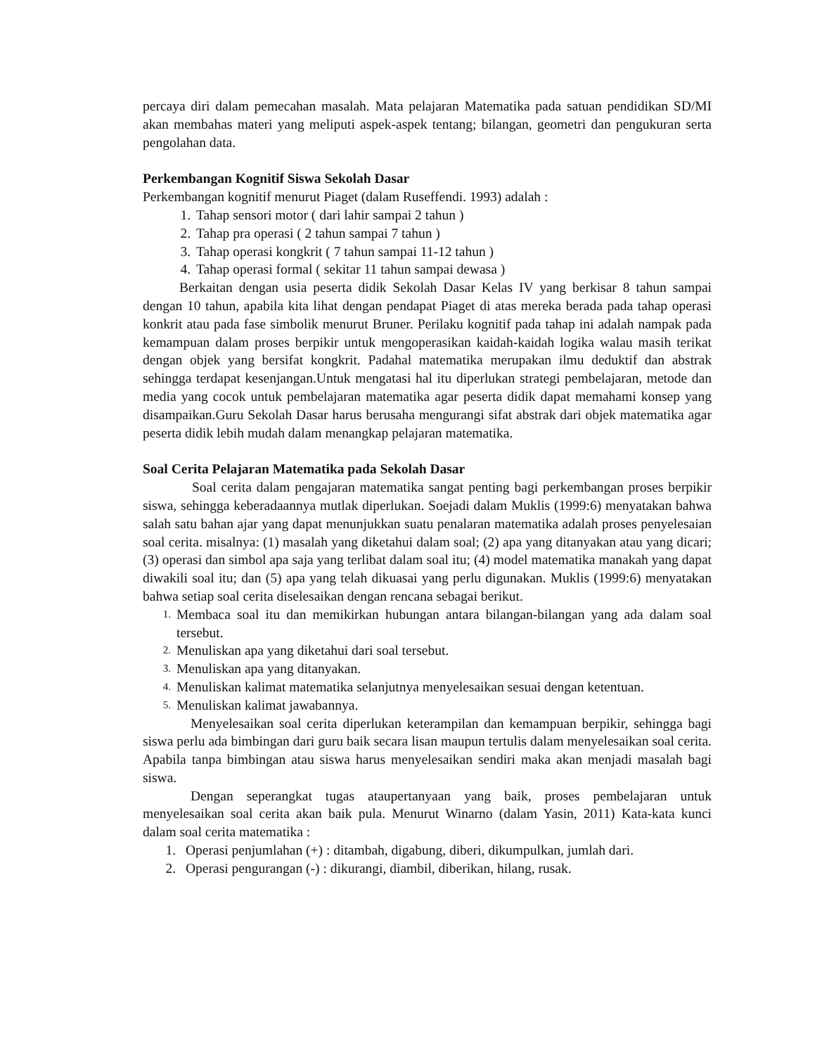percaya diri dalam pemecahan masalah. Mata pelajaran Matematika pada satuan pendidikan SD/MI akan membahas materi yang meliputi aspek-aspek tentang; bilangan, geometri dan pengukuran serta pengolahan data.
Perkembangan Kognitif Siswa Sekolah Dasar
Perkembangan kognitif menurut Piaget (dalam Ruseffendi. 1993) adalah :
1. Tahap sensori motor ( dari lahir sampai 2 tahun )
2. Tahap pra operasi ( 2 tahun sampai 7 tahun )
3. Tahap operasi kongkrit ( 7 tahun sampai 11-12 tahun )
4. Tahap operasi formal ( sekitar 11 tahun sampai dewasa )
Berkaitan dengan usia peserta didik Sekolah Dasar Kelas IV yang berkisar 8 tahun sampai dengan 10 tahun, apabila kita lihat dengan pendapat Piaget di atas mereka berada pada tahap operasi konkrit atau pada fase simbolik menurut Bruner. Perilaku kognitif pada tahap ini adalah nampak pada kemampuan dalam proses berpikir untuk mengoperasikan kaidah-kaidah logika walau masih terikat dengan objek yang bersifat kongkrit. Padahal matematika merupakan ilmu deduktif dan abstrak sehingga terdapat kesenjangan.Untuk mengatasi hal itu diperlukan strategi pembelajaran, metode dan media yang cocok untuk pembelajaran matematika agar peserta didik dapat memahami konsep yang disampaikan.Guru Sekolah Dasar harus berusaha mengurangi sifat abstrak dari objek matematika agar peserta didik lebih mudah dalam menangkap pelajaran matematika.
Soal Cerita Pelajaran Matematika pada Sekolah Dasar
Soal cerita dalam pengajaran matematika sangat penting bagi perkembangan proses berpikir siswa, sehingga keberadaannya mutlak diperlukan. Soejadi dalam Muklis (1999:6) menyatakan bahwa salah satu bahan ajar yang dapat menunjukkan suatu penalaran matematika adalah proses penyelesaian soal cerita. misalnya: (1) masalah yang diketahui dalam soal; (2) apa yang ditanyakan atau yang dicari; (3) operasi dan simbol apa saja yang terlibat dalam soal itu; (4) model matematika manakah yang dapat diwakili soal itu; dan (5) apa yang telah dikuasai yang perlu digunakan. Muklis (1999:6) menyatakan bahwa setiap soal cerita diselesaikan dengan rencana sebagai berikut.
1.
Membaca soal itu dan memikirkan hubungan antara bilangan-bilangan yang ada dalam soal tersebut.
2. Menuliskan apa yang diketahui dari soal tersebut.
3. Menuliskan apa yang ditanyakan.
4. Menuliskan kalimat matematika selanjutnya menyelesaikan sesuai dengan ketentuan.
5. Menuliskan kalimat jawabannya.
Menyelesaikan soal cerita diperlukan keterampilan dan kemampuan berpikir, sehingga bagi siswa perlu ada bimbingan dari guru baik secara lisan maupun tertulis dalam menyelesaikan soal cerita. Apabila tanpa bimbingan atau siswa harus menyelesaikan sendiri maka akan menjadi masalah bagi siswa.
Dengan seperangkat tugas ataupertanyaan yang baik, proses pembelajaran untuk menyelesaikan soal cerita akan baik pula. Menurut Winarno (dalam Yasin, 2011) Kata-kata kunci dalam soal cerita matematika :
1. Operasi penjumlahan (+) : ditambah, digabung, diberi, dikumpulkan, jumlah dari.
2. Operasi pengurangan (-) : dikurangi, diambil, diberikan, hilang, rusak.